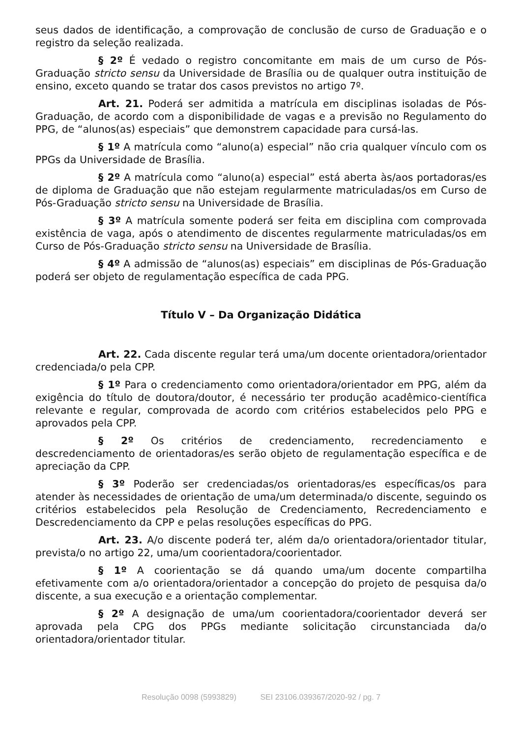seus dados de identificação, a comprovação de conclusão de curso de Graduação e o registro da seleção realizada.
§ 2º É vedado o registro concomitante em mais de um curso de Pós-Graduação stricto sensu da Universidade de Brasília ou de qualquer outra instituição de ensino, exceto quando se tratar dos casos previstos no artigo 7º.
Art. 21. Poderá ser admitida a matrícula em disciplinas isoladas de Pós-Graduação, de acordo com a disponibilidade de vagas e a previsão no Regulamento do PPG, de “alunos(as) especiais” que demonstrem capacidade para cursá-las.
§ 1º A matrícula como “aluno(a) especial” não cria qualquer vínculo com os PPGs da Universidade de Brasília.
§ 2º A matrícula como “aluno(a) especial” está aberta às/aos portadoras/es de diploma de Graduação que não estejam regularmente matriculadas/os em Curso de Pós-Graduação stricto sensu na Universidade de Brasília.
§ 3º A matrícula somente poderá ser feita em disciplina com comprovada existência de vaga, após o atendimento de discentes regularmente matriculadas/os em Curso de Pós-Graduação stricto sensu na Universidade de Brasília.
§ 4º A admissão de “alunos(as) especiais” em disciplinas de Pós-Graduação poderá ser objeto de regulamentação específica de cada PPG.
Título V – Da Organização Didática
Art. 22. Cada discente regular terá uma/um docente orientadora/orientador credenciada/o pela CPP.
§ 1º Para o credenciamento como orientadora/orientador em PPG, além da exigência do título de doutora/doutor, é necessário ter produção acadêmico-científica relevante e regular, comprovada de acordo com critérios estabelecidos pelo PPG e aprovados pela CPP.
§ 2º Os critérios de credenciamento, recredenciamento e descredenciamento de orientadoras/es serão objeto de regulamentação específica e de apreciação da CPP.
§ 3º Poderão ser credenciadas/os orientadoras/es específicas/os para atender às necessidades de orientação de uma/um determinada/o discente, seguindo os critérios estabelecidos pela Resolução de Credenciamento, Recredenciamento e Descredenciamento da CPP e pelas resoluções específicas do PPG.
Art. 23. A/o discente poderá ter, além da/o orientadora/orientador titular, prevista/o no artigo 22, uma/um coorientadora/coorientador.
§ 1º A coorientação se dá quando uma/um docente compartilha efetivamente com a/o orientadora/orientador a concepção do projeto de pesquisa da/o discente, a sua execução e a orientação complementar.
§ 2º A designação de uma/um coorientadora/coorientador deverá ser aprovada pela CPG dos PPGs mediante solicitação circunstanciada da/o orientadora/orientador titular.
Resolução 0098 (5993829) SEI 23106.039367/2020-92 / pg. 7